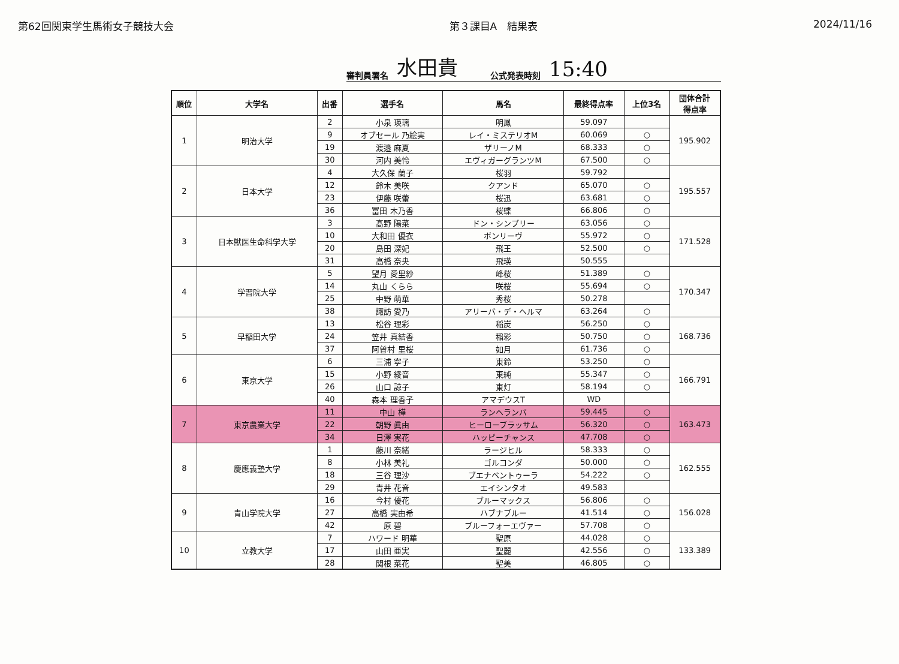第62回関東学生馬術女子競技大会 第３課目A　結果表 2024/11/16
審判員署名 水田貴 公式発表時刻 15:40
| 順位 | 大学名 | 出番 | 選手名 | 馬名 | 最終得点率 | 上位3名 | 団体合計 得点率 |
| --- | --- | --- | --- | --- | --- | --- | --- |
| 1 | 明治大学 | 2 | 小泉 瑛璃 | 明鳳 | 59.097 | | 195.902 |
| | | 9 | オブセール 乃絵実 | レイ・ミステリオM | 60.069 | ○ | |
| | | 19 | 渡邉 麻夏 | ザリーノM | 68.333 | ○ | |
| | | 30 | 河内 美怜 | エヴィガーグランツM | 67.500 | ○ | |
| 2 | 日本大学 | 4 | 大久保 蘭子 | 桜羽 | 59.792 | | 195.557 |
| | | 12 | 鈴木 美咲 | クアンド | 65.070 | ○ | |
| | | 23 | 伊藤 咲蕾 | 桜迅 | 63.681 | ○ | |
| | | 36 | 冨田 木乃香 | 桜蝶 | 66.806 | ○ | |
| 3 | 日本獣医生命科学大学 | 3 | 髙野 陽菜 | ドン・シンプリー | 63.056 | ○ | 171.528 |
| | | 10 | 大和田 優衣 | ボンリーヴ | 55.972 | ○ | |
| | | 20 | 島田 深妃 | 飛王 | 52.500 | ○ | |
| | | 31 | 高橋 奈央 | 飛瑛 | 50.555 | | |
| 4 | 学習院大学 | 5 | 望月 愛里紗 | 峰桜 | 51.389 | ○ | 170.347 |
| | | 14 | 丸山 くらら | 咲桜 | 55.694 | ○ | |
| | | 25 | 中野 萌華 | 秀桜 | 50.278 | | |
| | | 38 | 諏訪 愛乃 | アリーバ・デ・ヘルマ | 63.264 | ○ | |
| 5 | 早稲田大学 | 13 | 松谷 理彩 | 稲炭 | 56.250 | ○ | 168.736 |
| | | 24 | 笠井 真結香 | 稲彩 | 50.750 | ○ | |
| | | 37 | 阿曽村 里桜 | 如月 | 61.736 | ○ | |
| 6 | 東京大学 | 6 | 三浦 寧子 | 東鈴 | 53.250 | ○ | 166.791 |
| | | 15 | 小野 綾音 | 東純 | 55.347 | ○ | |
| | | 26 | 山口 諒子 | 東灯 | 58.194 | ○ | |
| | | 40 | 森本 理香子 | アマデウスT | WD | | |
| 7 | 東京農業大学 | 11 | 中山 樺 | ランヘランバ | 59.445 | ○ | 163.473 |
| | | 22 | 朝野 眞由 | ヒーローブラッサム | 56.320 | ○ | |
| | | 34 | 日澤 実花 | ハッピーチャンス | 47.708 | ○ | |
| 8 | 慶應義塾大学 | 1 | 藤川 奈緒 | ラージヒル | 58.333 | ○ | 162.555 |
| | | 8 | 小林 美礼 | ゴルコンダ | 50.000 | ○ | |
| | | 18 | 三谷 理沙 | ブエナベントゥーラ | 54.222 | ○ | |
| | | 29 | 青井 花音 | エイシンタオ | 49.583 | | |
| 9 | 青山学院大学 | 16 | 今村 優花 | ブルーマックス | 56.806 | ○ | 156.028 |
| | | 27 | 高橋 実由希 | ハブナブルー | 41.514 | ○ | |
| | | 42 | 原 碧 | ブルーフォーエヴァー | 57.708 | ○ | |
| 10 | 立教大学 | 7 | ハワード 明華 | 聖原 | 44.028 | ○ | 133.389 |
| | | 17 | 山田 亜実 | 聖麗 | 42.556 | ○ | |
| | | 28 | 関根 菜花 | 聖美 | 46.805 | ○ | |